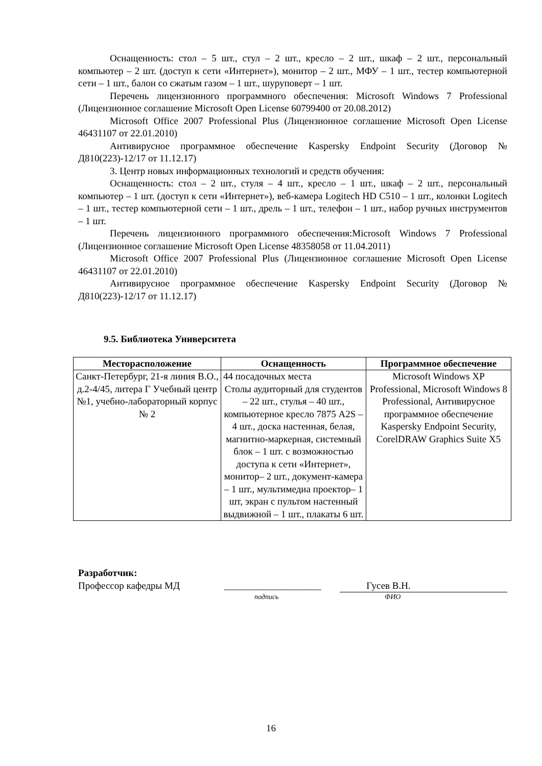Оснащенность: стол – 5 шт., стул – 2 шт., кресло – 2 шт., шкаф – 2 шт., персональный компьютер – 2 шт. (доступ к сети «Интернет»), монитор – 2 шт., МФУ – 1 шт., тестер компьютерной сети – 1 шт., балон со сжатым газом – 1 шт., шуруповерт – 1 шт.
Перечень лицензионного программного обеспечения: Microsoft Windows 7 Professional (Лицензионное соглашение Microsoft Open License 60799400 от 20.08.2012)
Microsoft Office 2007 Professional Plus (Лицензионное соглашение Microsoft Open License 46431107 от 22.01.2010)
Антивирусное программное обеспечение Kaspersky Endpoint Security (Договор № Д810(223)-12/17 от 11.12.17)
3. Центр новых информационных технологий и средств обучения:
Оснащенность: стол – 2 шт., стуля – 4 шт., кресло – 1 шт., шкаф – 2 шт., персональный компьютер – 1 шт. (доступ к сети «Интернет»), веб-камера Logitech HD C510 – 1 шт., колонки Logitech – 1 шт., тестер компьютерной сети – 1 шт., дрель – 1 шт., телефон – 1 шт., набор ручных инструментов – 1 шт.
Перечень лицензионного программного обеспечения:Microsoft Windows 7 Professional (Лицензионное соглашение Microsoft Open License 48358058 от 11.04.2011)
Microsoft Office 2007 Professional Plus (Лицензионное соглашение Microsoft Open License 46431107 от 22.01.2010)
Антивирусное программное обеспечение Kaspersky Endpoint Security (Договор № Д810(223)-12/17 от 11.12.17)
9.5. Библиотека Университета
| Месторасположение | Оснащенность | Программное обеспечение |
| --- | --- | --- |
| Санкт-Петербург, 21-я линия В.О., д.2-4/45, литера Г Учебный центр №1, учебно-лабораторный корпус № 2 | 44 посадочных места Столы аудиторный для студентов – 22 шт., стулья – 40 шт., компьютерное кресло 7875 A2S – 4 шт., доска настенная, белая, магнитно-маркерная, системный блок – 1 шт. с возможностью доступа к сети «Интернет», монитор– 2 шт., документ-камера – 1 шт., мультимедиа проектор– 1 шт, экран с пультом настенный выдвижной – 1 шт., плакаты 6 шт. | Microsoft Windows XP Professional, Microsoft Windows 8 Professional, Антивирусное программное обеспечение Kaspersky Endpoint Security, CorelDRAW Graphics Suite X5 |
Разработчик:
Профессор кафедры МД ____________________ Гусев В.Н.
подпись ФИО
16